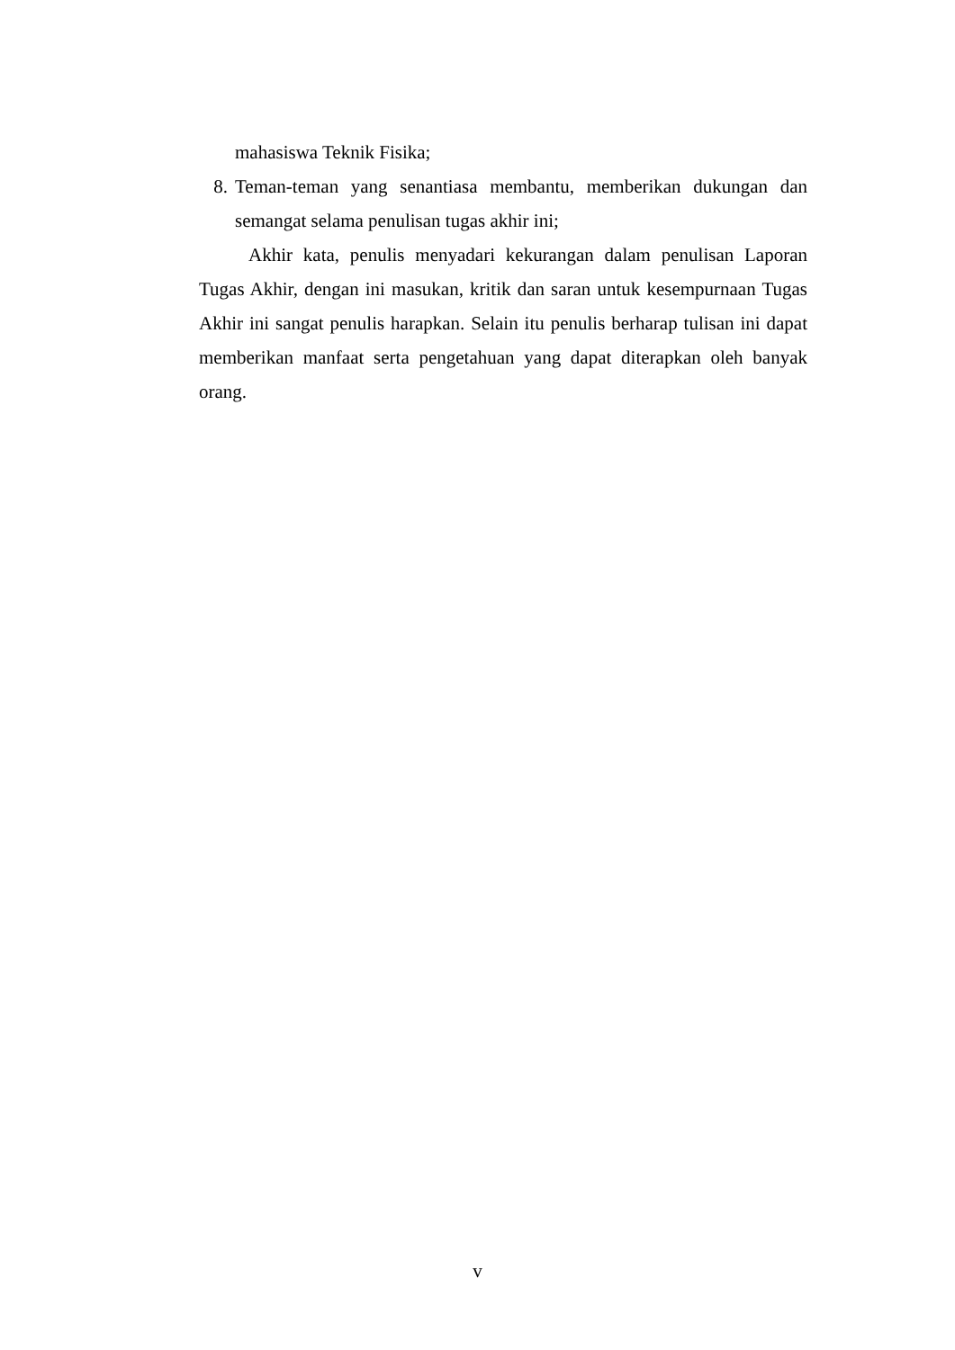mahasiswa Teknik Fisika;
8. Teman-teman yang senantiasa membantu, memberikan dukungan dan semangat selama penulisan tugas akhir ini;
Akhir kata, penulis menyadari kekurangan dalam penulisan Laporan Tugas Akhir, dengan ini masukan, kritik dan saran untuk kesempurnaan Tugas Akhir ini sangat penulis harapkan. Selain itu penulis berharap tulisan ini dapat memberikan manfaat serta pengetahuan yang dapat diterapkan oleh banyak orang.
v